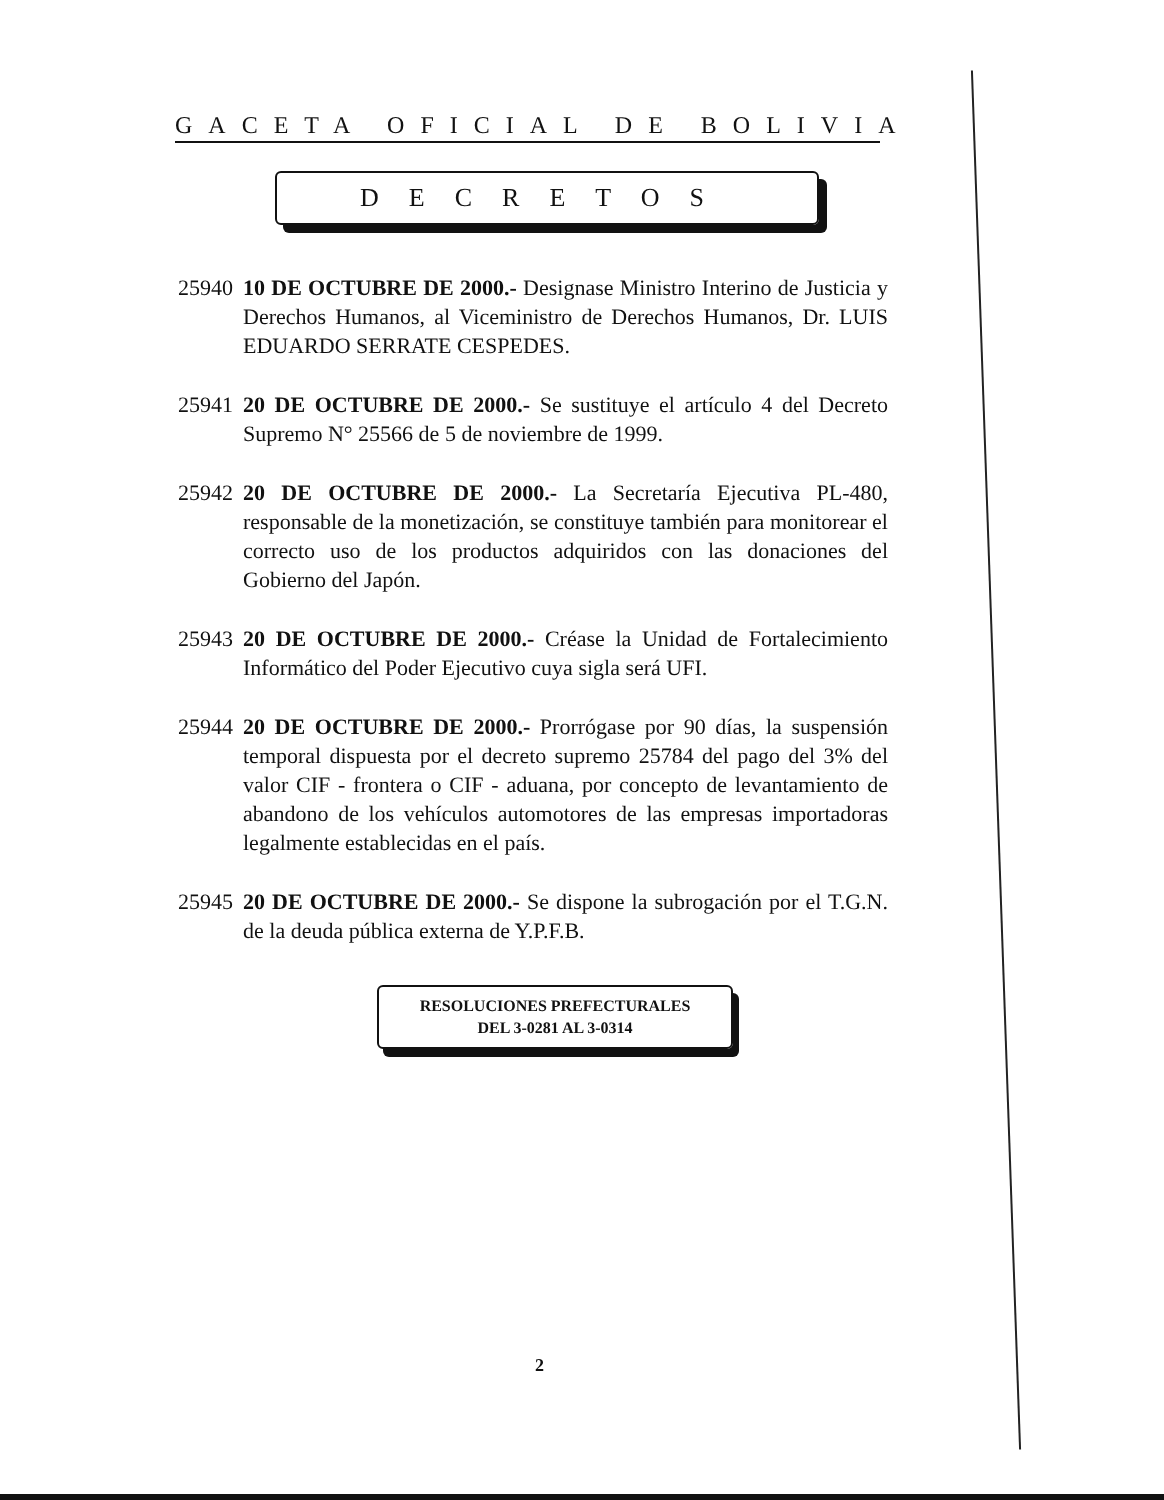GACETA OFICIAL DE BOLIVIA
DECRETOS
25940
10 DE OCTUBRE DE 2000.- Designase Ministro Interino de Justicia y Derechos Humanos, al Viceministro de Derechos Humanos, Dr. LUIS EDUARDO SERRATE CESPEDES.
25941
20 DE OCTUBRE DE 2000.- Se sustituye el artículo 4 del Decreto Supremo N° 25566 de 5 de noviembre de 1999.
25942
20 DE OCTUBRE DE 2000.- La Secretaría Ejecutiva PL-480, responsable de la monetización, se constituye también para monitorear el correcto uso de los productos adquiridos con las donaciones del Gobierno del Japón.
25943
20 DE OCTUBRE DE 2000.- Créase la Unidad de Fortalecimiento Informático del Poder Ejecutivo cuya sigla será UFI.
25944
20 DE OCTUBRE DE 2000.- Prorrógase por 90 días, la suspensión temporal dispuesta por el decreto supremo 25784 del pago del 3% del valor CIF - frontera o CIF - aduana, por concepto de levantamiento de abandono de los vehículos automotores de las empresas importadoras legalmente establecidas en el país.
25945
20 DE OCTUBRE DE 2000.- Se dispone la subrogación por el T.G.N. de la deuda pública externa de Y.P.F.B.
RESOLUCIONES PREFECTURALES
DEL 3-0281 AL 3-0314
2